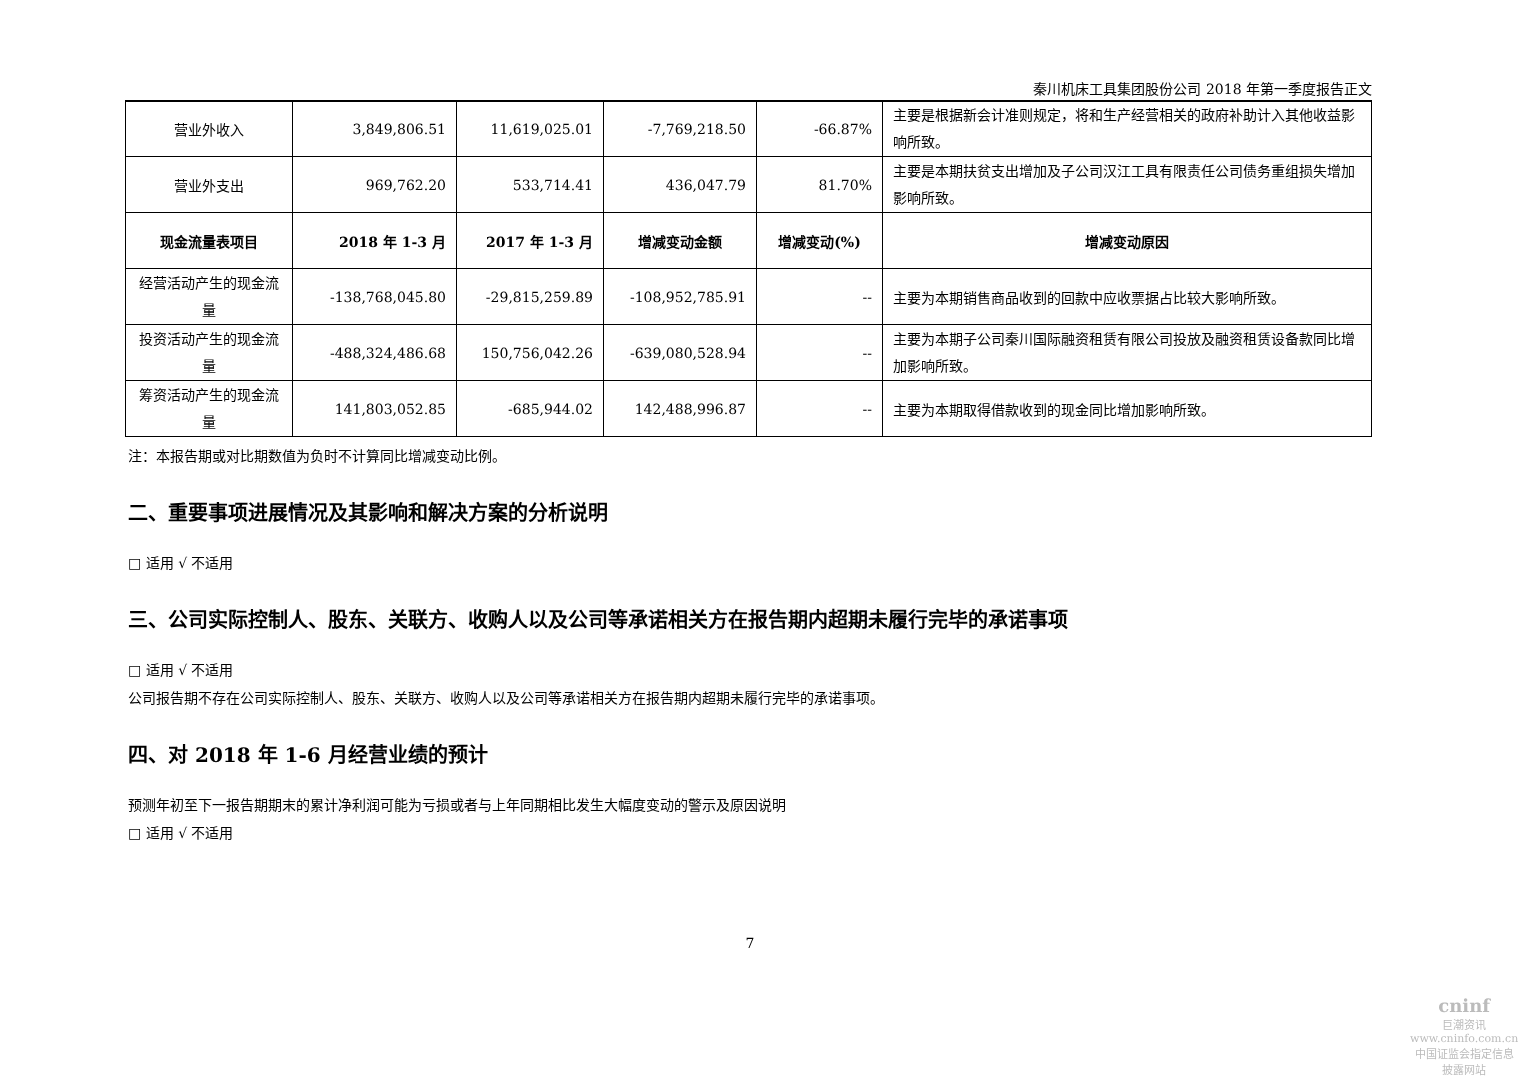秦川机床工具集团股份公司 2018 年第一季度报告正文
| 营业外收入 | 3,849,806.51 | 11,619,025.01 | -7,769,218.50 | -66.87% | 主要是根据新会计准则规定，将和生产经营相关的政府补助计入其他收益影响所致。 |
| 营业外支出 | 969,762.20 | 533,714.41 | 436,047.79 | 81.70% | 主要是本期扶贫支出增加及子公司汉江工具有限责任公司债务重组损失增加影响所致。 |
| 现金流量表项目 | 2018 年 1-3 月 | 2017 年 1-3 月 | 增减变动金额 | 增减变动(%) | 增减变动原因 |
| 经营活动产生的现金流量 | -138,768,045.80 | -29,815,259.89 | -108,952,785.91 | -- | 主要为本期销售商品收到的回款中应收票据占比较大影响所致。 |
| 投资活动产生的现金流量 | -488,324,486.68 | 150,756,042.26 | -639,080,528.94 | -- | 主要为本期子公司秦川国际融资租赁有限公司投放及融资租赁设备款同比增加影响所致。 |
| 筹资活动产生的现金流量 | 141,803,052.85 | -685,944.02 | 142,488,996.87 | -- | 主要为本期取得借款收到的现金同比增加影响所致。 |
注：本报告期或对比期数值为负时不计算同比增减变动比例。
二、重要事项进展情况及其影响和解决方案的分析说明
□ 适用 √ 不适用
三、公司实际控制人、股东、关联方、收购人以及公司等承诺相关方在报告期内超期未履行完毕的承诺事项
□ 适用 √ 不适用
公司报告期不存在公司实际控制人、股东、关联方、收购人以及公司等承诺相关方在报告期内超期未履行完毕的承诺事项。
四、对 2018 年 1-6 月经营业绩的预计
预测年初至下一报告期期末的累计净利润可能为亏损或者与上年同期相比发生大幅度变动的警示及原因说明
□ 适用 √ 不适用
7
cninf
巨潮资讯
www.cninfo.com.cn
中国证监会指定信息披露网站